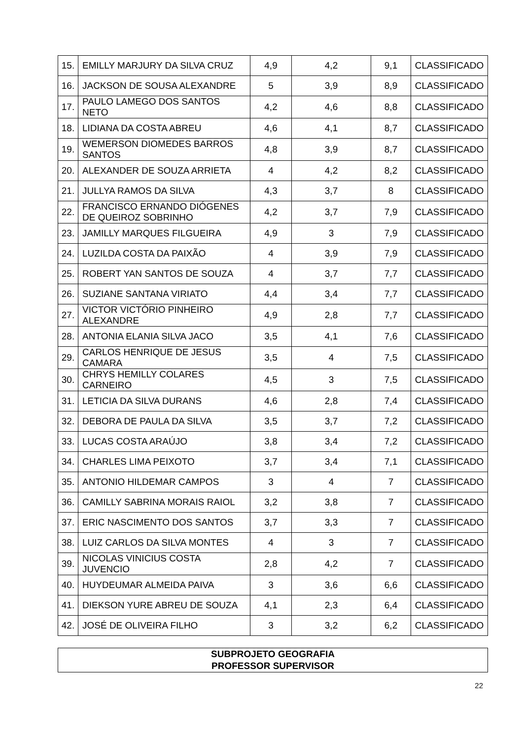| 15. | EMILLY MARJURY DA SILVA CRUZ | 4,9 | 4,2 | 9,1 | CLASSIFICADO |
| 16. | JACKSON DE SOUSA ALEXANDRE | 5 | 3,9 | 8,9 | CLASSIFICADO |
| 17. | PAULO LAMEGO DOS SANTOS NETO | 4,2 | 4,6 | 8,8 | CLASSIFICADO |
| 18. | LIDIANA DA COSTA ABREU | 4,6 | 4,1 | 8,7 | CLASSIFICADO |
| 19. | WEMERSON DIOMEDES BARROS SANTOS | 4,8 | 3,9 | 8,7 | CLASSIFICADO |
| 20. | ALEXANDER DE SOUZA ARRIETA | 4 | 4,2 | 8,2 | CLASSIFICADO |
| 21. | JULLYA RAMOS DA SILVA | 4,3 | 3,7 | 8 | CLASSIFICADO |
| 22. | FRANCISCO ERNANDO DIÓGENES DE QUEIROZ SOBRINHO | 4,2 | 3,7 | 7,9 | CLASSIFICADO |
| 23. | JAMILLY MARQUES FILGUEIRA | 4,9 | 3 | 7,9 | CLASSIFICADO |
| 24. | LUZILDA COSTA DA PAIXÃO | 4 | 3,9 | 7,9 | CLASSIFICADO |
| 25. | ROBERT YAN SANTOS DE SOUZA | 4 | 3,7 | 7,7 | CLASSIFICADO |
| 26. | SUZIANE SANTANA VIRIATO | 4,4 | 3,4 | 7,7 | CLASSIFICADO |
| 27. | VICTOR VICTÓRIO PINHEIRO ALEXANDRE | 4,9 | 2,8 | 7,7 | CLASSIFICADO |
| 28. | ANTONIA ELANIA SILVA JACO | 3,5 | 4,1 | 7,6 | CLASSIFICADO |
| 29. | CARLOS HENRIQUE DE JESUS CAMARA | 3,5 | 4 | 7,5 | CLASSIFICADO |
| 30. | CHRYS HEMILLY COLARES CARNEIRO | 4,5 | 3 | 7,5 | CLASSIFICADO |
| 31. | LETICIA DA SILVA DURANS | 4,6 | 2,8 | 7,4 | CLASSIFICADO |
| 32. | DEBORA DE PAULA DA SILVA | 3,5 | 3,7 | 7,2 | CLASSIFICADO |
| 33. | LUCAS COSTA ARAÚJO | 3,8 | 3,4 | 7,2 | CLASSIFICADO |
| 34. | CHARLES LIMA PEIXOTO | 3,7 | 3,4 | 7,1 | CLASSIFICADO |
| 35. | ANTONIO HILDEMAR CAMPOS | 3 | 4 | 7 | CLASSIFICADO |
| 36. | CAMILLY SABRINA MORAIS RAIOL | 3,2 | 3,8 | 7 | CLASSIFICADO |
| 37. | ERIC NASCIMENTO DOS SANTOS | 3,7 | 3,3 | 7 | CLASSIFICADO |
| 38. | LUIZ CARLOS DA SILVA MONTES | 4 | 3 | 7 | CLASSIFICADO |
| 39. | NICOLAS VINICIUS COSTA JUVENCIO | 2,8 | 4,2 | 7 | CLASSIFICADO |
| 40. | HUYDEUMAR ALMEIDA PAIVA | 3 | 3,6 | 6,6 | CLASSIFICADO |
| 41. | DIEKSON YURE ABREU DE SOUZA | 4,1 | 2,3 | 6,4 | CLASSIFICADO |
| 42. | JOSÉ DE OLIVEIRA FILHO | 3 | 3,2 | 6,2 | CLASSIFICADO |
SUBPROJETO GEOGRAFIA
PROFESSOR SUPERVISOR
22